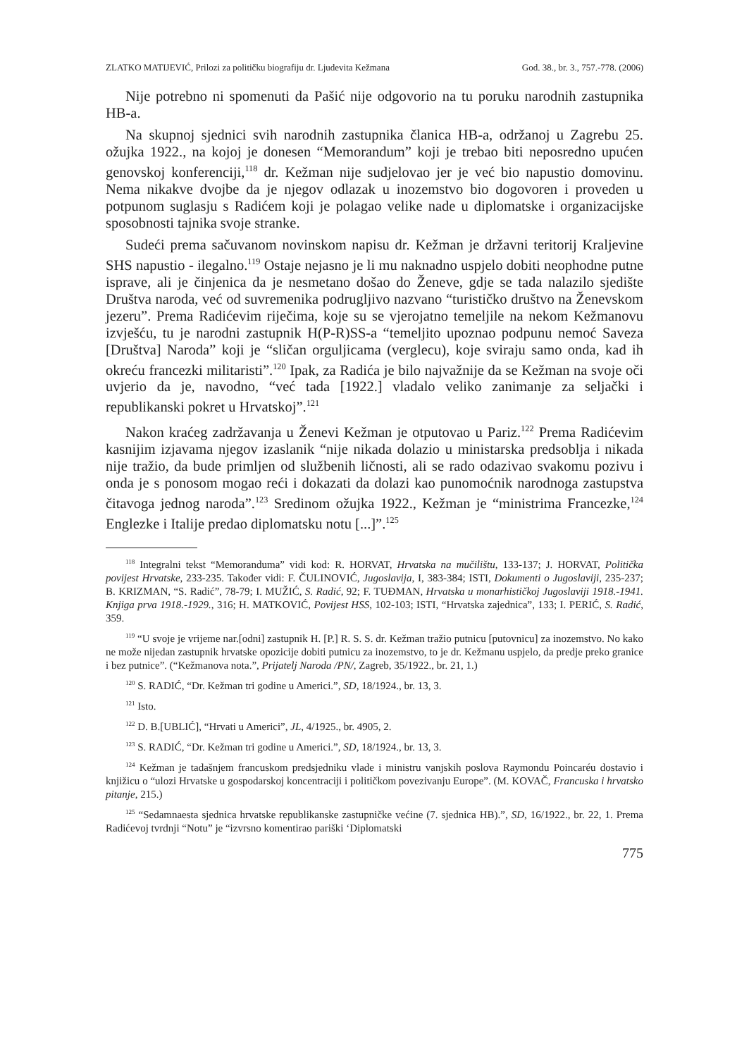ZLATKO MATIJEVIĆ, Prilozi za političku biografiju dr. Ljudevita Kežmana God. 38., br. 3., 757.-778. (2006)
Nije potrebno ni spomenuti da Pašić nije odgovorio na tu poruku narodnih zastupnika HB-a.
Na skupnoj sjednici svih narodnih zastupnika članica HB-a, održanoj u Zagrebu 25. ožujka 1922., na kojoj je donesen “Memorandum” koji je trebao biti neposredno upućen genovskoj konferenciji,<sup>118</sup> dr. Kežman nije sudjelovao jer je već bio napustio domovinu. Nema nikakve dvojbe da je njegov odlazak u inozemstvo bio dogovoren i proveden u potpunom suglasju s Radićem koji je polagao velike nade u diplomatske i organizacijske sposobnosti tajnika svoje stranke.
Sudeći prema sačuvanom novinskom napisu dr. Kežman je državni teritorij Kraljevine SHS napustio - ilegalno.<sup>119</sup> Ostaje nejasno je li mu naknadno uspjelo dobiti neophodne putne isprave, ali je činjenica da je nesmetano došao do Ženeve, gdje se tada nalazilo sjedište Društva naroda, već od suvremenika podrugljivo nazvano “turističko društvo na Ženevskom jezeru”. Prema Radićevim riječima, koje su se vjerojatno temeljile na nekom Kežmanovu izvješću, tu je narodni zastupnik H(P-R)SS-a “temeljito upoznao podpunu nemoć Saveza [Društva] Naroda” koji je “sličan orguljicama (verglecu), koje sviraju samo onda, kad ih okreću francezki militaristi”.<sup>120</sup> Ipak, za Radića je bilo najvažnije da se Kežman na svoje oči uvjerio da je, navodno, “već tada [1922.] vladalo veliko zanimanje za seljački i republikanski pokret u Hrvatskoj”.<sup>121</sup>
Nakon kraćeg zadržavanja u Ženevi Kežman je otputovao u Pariz.<sup>122</sup> Prema Radićevim kasnijim izjavama njegov izaslanik “nije nikada dolazio u ministarska predsoblja i nikada nije tražio, da bude primljen od službenih ličnosti, ali se rado odazivao svakomu pozivu i onda je s ponosom mogao reći i dokazati da dolazi kao punomoćnik narodnoga zastupstva čitavoga jednog naroda”.<sup>123</sup> Sredinom ožujka 1922., Kežman je “ministrima Francezke,<sup>124</sup> Englezke i Italije predao diplomatsku notu [...]”.<sup>125</sup>
<sup>118</sup> Integralni tekst “Memoranduma” vidi kod: R. HORVAT, Hrvatska na mučilištu, 133-137; J. HORVAT, Politička povijest Hrvatske, 233-235. Također vidi: F. ČULINOVIĆ, Jugoslavija, I, 383-384; ISTI, Dokumenti o Jugoslaviji, 235-237; B. KRIZMAN, “S. Radić”, 78-79; I. MUŽIĆ, S. Radić, 92; F. TUĐMAN, Hrvatska u monarhističkoj Jugoslaviji 1918.-1941. Knjiga prva 1918.-1929., 316; H. MATKOVIĆ, Povijest HSS, 102-103; ISTI, “Hrvatska zajednica”, 133; I. PERIĆ, S. Radić, 359.
<sup>119</sup> “U svoje je vrijeme nar.[odni] zastupnik H. [P.] R. S. S. dr. Kežman tražio putnicu [putovnicu] za inozemstvo. No kako ne može nijedan zastupnik hrvatske opozicije dobiti putnicu za inozemstvo, to je dr. Kežmanu uspjelo, da predje preko granice i bez putnice”. (“Kežmanova nota.”, Prijatelj Naroda /PN/, Zagreb, 35/1922., br. 21, 1.)
<sup>120</sup> S. RADIĆ, “Dr. Kežman tri godine u Americi.”, SD, 18/1924., br. 13, 3.
<sup>121</sup> Isto.
<sup>122</sup> D. B.[UBLIĆ], “Hrvati u Americi”, JL, 4/1925., br. 4905, 2.
<sup>123</sup> S. RADIĆ, “Dr. Kežman tri godine u Americi.”, SD, 18/1924., br. 13, 3.
<sup>124</sup> Kežman je tadašnjem francuskom predsjedniku vlade i ministru vanjskih poslova Raymondu Poincaréu dostavio i knjižicu o “ulozi Hrvatske u gospodarskoj koncentraciji i političkom povezivanju Europe”. (M. KOVAČ, Francuska i hrvatsko pitanje, 215.)
<sup>125</sup> “Sedamnaesta sjednica hrvatske republikanske zastupničke većine (7. sjednica HB).”, SD, 16/1922., br. 22, 1. Prema Radićevoj tvrdnji “Notu” je “izvrsno komentirao pariški ‘Diplomatski
775